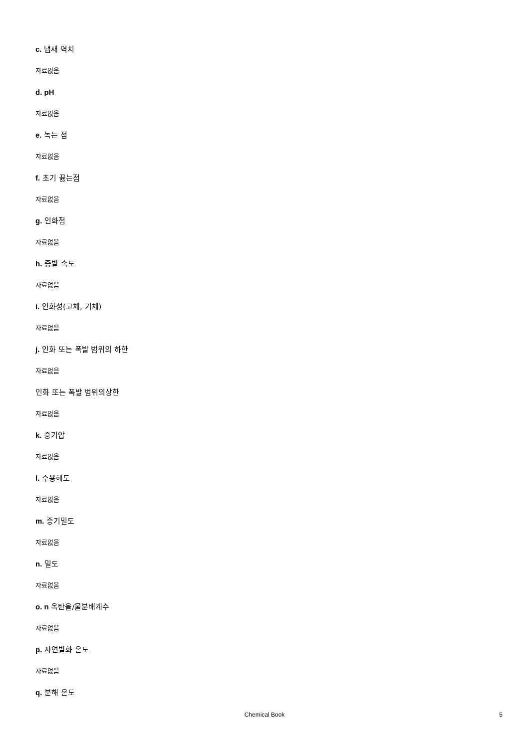c. 냄새 역치
자료없음
d. pH
자료없음
e. 녹는 점
자료없음
f. 초기 끓는점
자료없음
g. 인화점
자료없음
h. 증발 속도
자료없음
i. 인화성(고체, 기체)
자료없음
j. 인화 또는 폭발 범위의 하한
자료없음
인화 또는 폭발 범위의상한
자료없음
k. 증기압
자료없음
l. 수용해도
자료없음
m. 증기밀도
자료없음
n. 밀도
자료없음
o. n 옥탄올/물분배계수
자료없음
p. 자연발화 온도
자료없음
q. 분해 온도
Chemical Book
5